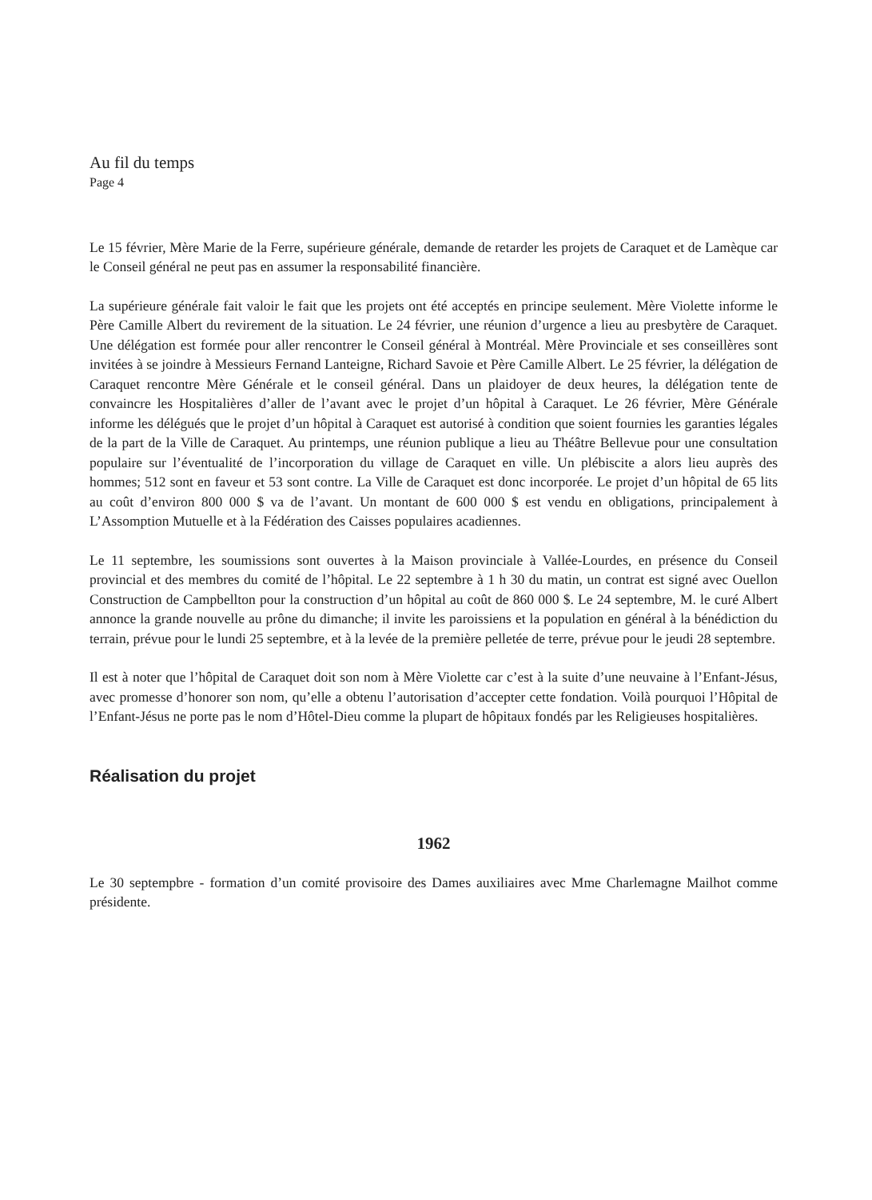Au fil du temps
Page 4
Le 15 février, Mère Marie de la Ferre, supérieure générale, demande de retarder les projets de Caraquet et de Lamèque car le Conseil général ne peut pas en assumer la responsabilité financière.
La supérieure générale fait valoir le fait que les projets ont été acceptés en principe seulement. Mère Violette informe le Père Camille Albert du revirement de la situation. Le 24 février, une réunion d’urgence a lieu au presbytère de Caraquet. Une délégation est formée pour aller rencontrer le Conseil général à Montréal. Mère Provinciale et ses conseillères sont invitées à se joindre à Messieurs Fernand Lanteigne, Richard Savoie et Père Camille Albert. Le 25 février, la délégation de Caraquet rencontre Mère Générale et le conseil général. Dans un plaidoyer de deux heures, la délégation tente de convaincre les Hospitalières d’aller de l’avant avec le projet d’un hôpital à Caraquet. Le 26 février, Mère Générale informe les délégués que le projet d’un hôpital à Caraquet est autorisé à condition que soient fournies les garanties légales de la part de la Ville de Caraquet. Au printemps, une réunion publique a lieu au Théâtre Bellevue pour une consultation populaire sur l’éventualité de l’incorporation du village de Caraquet en ville. Un plébiscite a alors lieu auprès des hommes; 512 sont en faveur et 53 sont contre. La Ville de Caraquet est donc incorporée. Le projet d’un hôpital de 65 lits au coût d’environ 800 000 $ va de l’avant. Un montant de 600 000 $ est vendu en obligations, principalement à L’Assomption Mutuelle et à la Fédération des Caisses populaires acadiennes.
Le 11 septembre, les soumissions sont ouvertes à la Maison provinciale à Vallée-Lourdes, en présence du Conseil provincial et des membres du comité de l’hôpital. Le 22 septembre à 1 h 30 du matin, un contrat est signé avec Ouellon Construction de Campbellton pour la construction d’un hôpital au coût de 860 000 $. Le 24 septembre, M. le curé Albert annonce la grande nouvelle au prône du dimanche; il invite les paroissiens et la population en général à la bénédiction du terrain, prévue pour le lundi 25 septembre, et à la levée de la première pelletée de terre, prévue pour le jeudi 28 septembre.
Il est à noter que l’hôpital de Caraquet doit son nom à Mère Violette car c’est à la suite d’une neuvaine à l’Enfant-Jésus, avec promesse d’honorer son nom, qu’elle a obtenu l’autorisation d’accepter cette fondation. Voilà pourquoi l’Hôpital de l’Enfant-Jésus ne porte pas le nom d’Hôtel-Dieu comme la plupart de hôpitaux fondés par les Religieuses hospitalières.
Réalisation du projet
1962
Le 30 septempbre - formation d’un comité provisoire des Dames auxiliaires avec Mme Charlemagne Mailhot comme présidente.